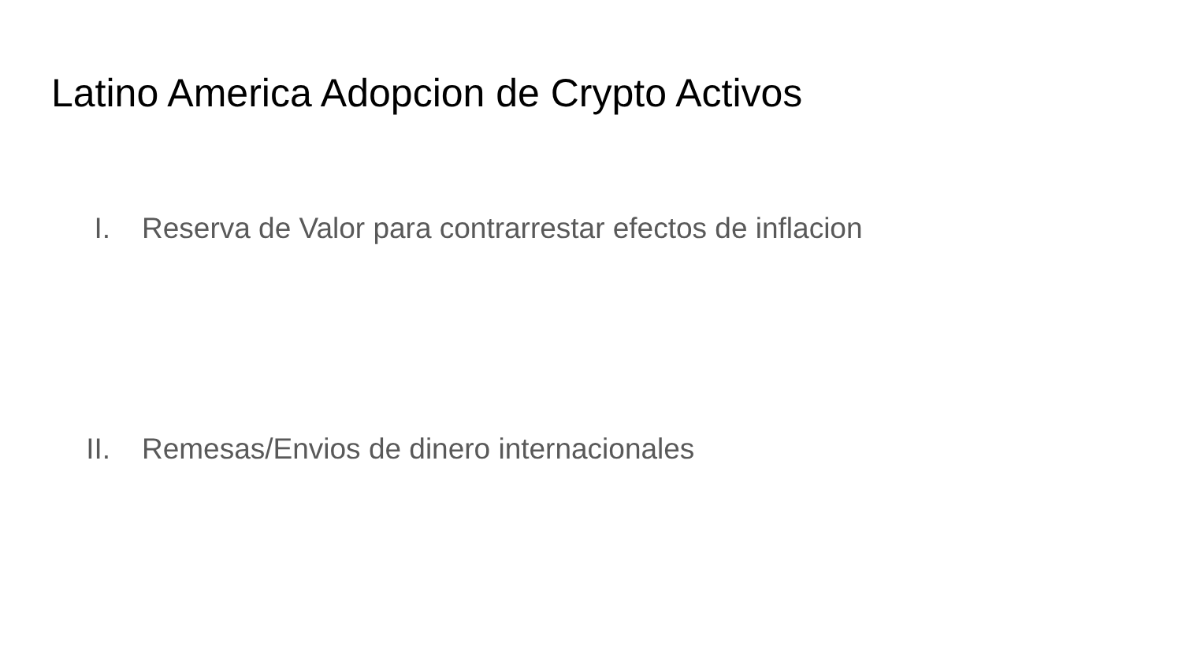Latino America Adopcion de Crypto Activos
I. Reserva de Valor para contrarrestar efectos de inflacion
II. Remesas/Envios de dinero internacionales